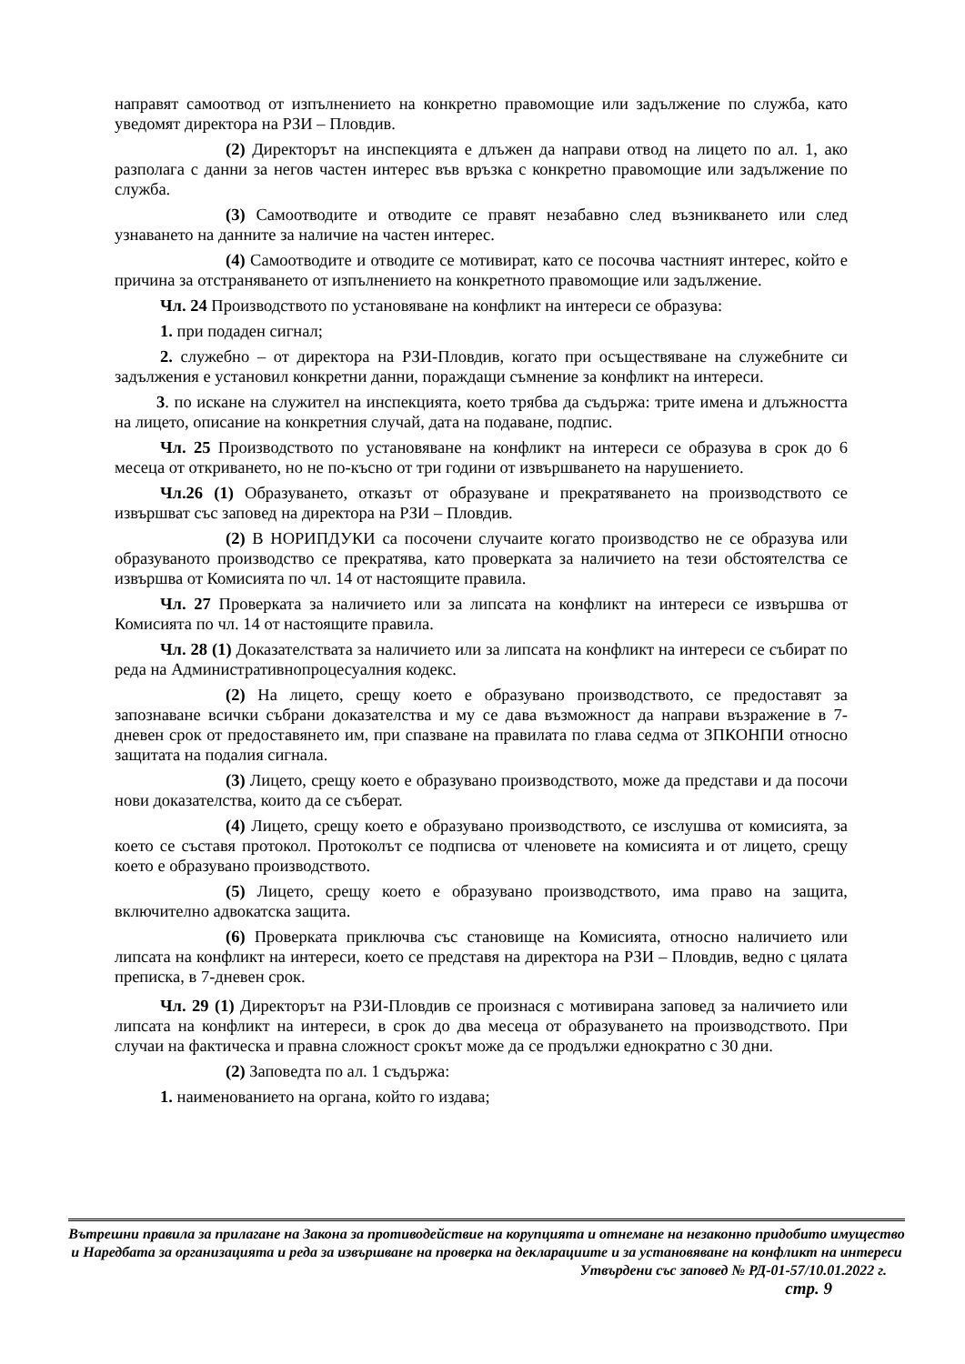направят самоотвод от изпълнението на конкретно правомощие или задължение по служба, като уведомят директора на РЗИ – Пловдив.
(2) Директорът на инспекцията е длъжен да направи отвод на лицето по ал. 1, ако разполага с данни за негов частен интерес във връзка с конкретно правомощие или задължение по служба.
(3) Самоотводите и отводите се правят незабавно след възникването или след узнаването на данните за наличие на частен интерес.
(4) Самоотводите и отводите се мотивират, като се посочва частният интерес, който е причина за отстраняването от изпълнението на конкретното правомощие или задължение.
Чл. 24 Производството по установяване на конфликт на интереси се образува:
1. при подаден сигнал;
2. служебно – от директора на РЗИ-Пловдив, когато при осъществяване на служебните си задължения е установил конкретни данни, пораждащи съмнение за конфликт на интереси.
3. по искане на служител на инспекцията, което трябва да съдържа: трите имена и длъжността на лицето, описание на конкретния случай, дата на подаване, подпис.
Чл. 25 Производството по установяване на конфликт на интереси се образува в срок до 6 месеца от откриването, но не по-късно от три години от извършването на нарушението.
Чл.26 (1) Образуването, отказът от образуване и прекратяването на производството се извършват със заповед на директора на РЗИ – Пловдив.
(2) В НОРИПДУКИ са посочени случаите когато производство не се образува или образуваното производство се прекратява, като проверката за наличието на тези обстоятелства се извършва от Комисията по чл. 14 от настоящите правила.
Чл. 27 Проверката за наличието или за липсата на конфликт на интереси се извършва от Комисията по чл. 14 от настоящите правила.
Чл. 28 (1) Доказателствата за наличието или за липсата на конфликт на интереси се събират по реда на Административнопроцесуалния кодекс.
(2) На лицето, срещу което е образувано производството, се предоставят за запознаване всички събрани доказателства и му се дава възможност да направи възражение в 7-дневен срок от предоставянето им, при спазване на правилата по глава седма от ЗПКОНПИ относно защитата на подалия сигнала.
(3) Лицето, срещу което е образувано производството, може да представи и да посочи нови доказателства, които да се съберат.
(4) Лицето, срещу което е образувано производството, се изслушва от комисията, за което се съставя протокол. Протоколът се подписва от членовете на комисията и от лицето, срещу което е образувано производството.
(5) Лицето, срещу което е образувано производството, има право на защита, включително адвокатска защита.
(6) Проверката приключва със становище на Комисията, относно наличието или липсата на конфликт на интереси, което се представя на директора на РЗИ – Пловдив, ведно с цялата преписка, в 7-дневен срок.
Чл. 29 (1) Директорът на РЗИ-Пловдив се произнася с мотивирана заповед за наличието или липсата на конфликт на интереси, в срок до два месеца от образуването на производството. При случаи на фактическа и правна сложност срокът може да се продължи еднократно с 30 дни.
(2) Заповедта по ал. 1 съдържа:
1. наименованието на органа, който го издава;
Вътрешни правила за прилагане на Закона за противодействие на корупцията и отнемане на незаконно придобито имущество и Наредбата за организацията и реда за извършване на проверка на декларациите и за установяване на конфликт на интереси
Утвърдени със заповед № РД-01-57/10.01.2022 г.
стр. 9